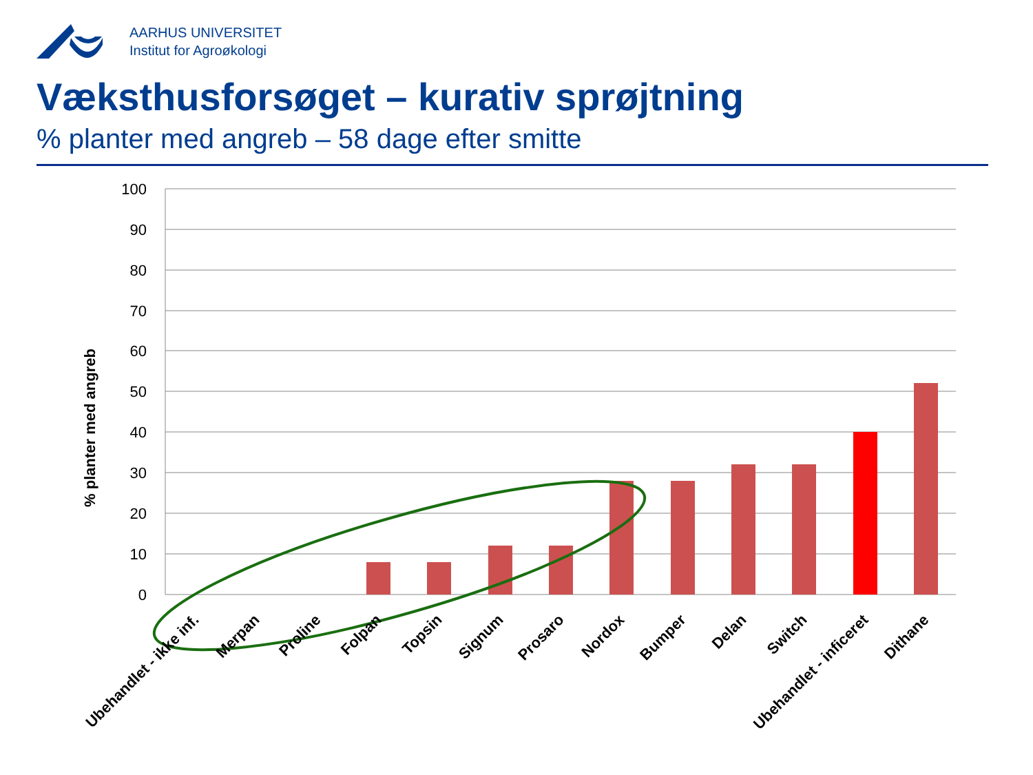AARHUS UNIVERSITET
Institut for Agroøkologi
Væksthusforsøget – kurativ sprøjtning
% planter med angreb – 58 dage efter smitte
100
90
80
70
60
50
40
30
20
10
0
% planter med angreb
Ubehandlet - ikke inf.
Merpan
Proline
Folpan
Topsin
Signum
Prosaro
Nordox
Bumper
Delan
Switch
Ubehandlet - inficeret
Dithane